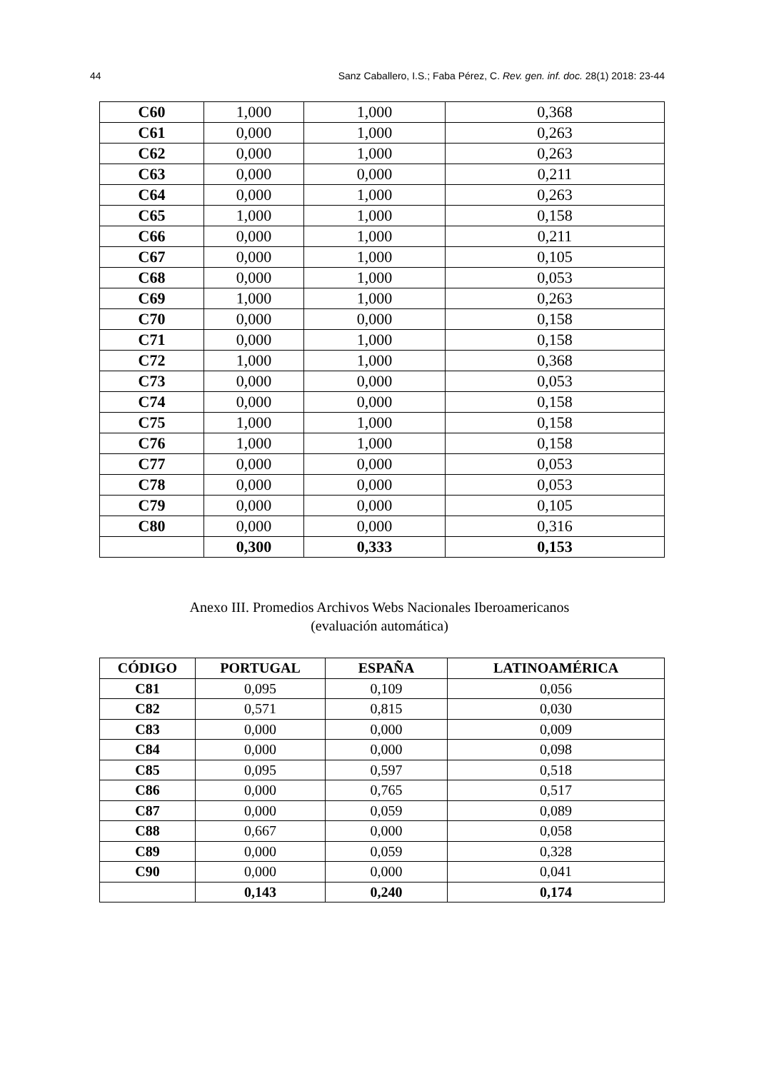44 Sanz Caballero, I.S.; Faba Pérez, C. Rev. gen. inf. doc. 28(1) 2018: 23-44
| C60 | 1,000 | 1,000 | 0,368 |
| C61 | 0,000 | 1,000 | 0,263 |
| C62 | 0,000 | 1,000 | 0,263 |
| C63 | 0,000 | 0,000 | 0,211 |
| C64 | 0,000 | 1,000 | 0,263 |
| C65 | 1,000 | 1,000 | 0,158 |
| C66 | 0,000 | 1,000 | 0,211 |
| C67 | 0,000 | 1,000 | 0,105 |
| C68 | 0,000 | 1,000 | 0,053 |
| C69 | 1,000 | 1,000 | 0,263 |
| C70 | 0,000 | 0,000 | 0,158 |
| C71 | 0,000 | 1,000 | 0,158 |
| C72 | 1,000 | 1,000 | 0,368 |
| C73 | 0,000 | 0,000 | 0,053 |
| C74 | 0,000 | 0,000 | 0,158 |
| C75 | 1,000 | 1,000 | 0,158 |
| C76 | 1,000 | 1,000 | 0,158 |
| C77 | 0,000 | 0,000 | 0,053 |
| C78 | 0,000 | 0,000 | 0,053 |
| C79 | 0,000 | 0,000 | 0,105 |
| C80 | 0,000 | 0,000 | 0,316 |
| | 0,300 | 0,333 | 0,153 |
Anexo III. Promedios Archivos Webs Nacionales Iberoamericanos
(evaluación automática)
| CÓDIGO | PORTUGAL | ESPAÑA | LATINOAMÉRICA |
| --- | --- | --- | --- |
| C81 | 0,095 | 0,109 | 0,056 |
| C82 | 0,571 | 0,815 | 0,030 |
| C83 | 0,000 | 0,000 | 0,009 |
| C84 | 0,000 | 0,000 | 0,098 |
| C85 | 0,095 | 0,597 | 0,518 |
| C86 | 0,000 | 0,765 | 0,517 |
| C87 | 0,000 | 0,059 | 0,089 |
| C88 | 0,667 | 0,000 | 0,058 |
| C89 | 0,000 | 0,059 | 0,328 |
| C90 | 0,000 | 0,000 | 0,041 |
| | 0,143 | 0,240 | 0,174 |